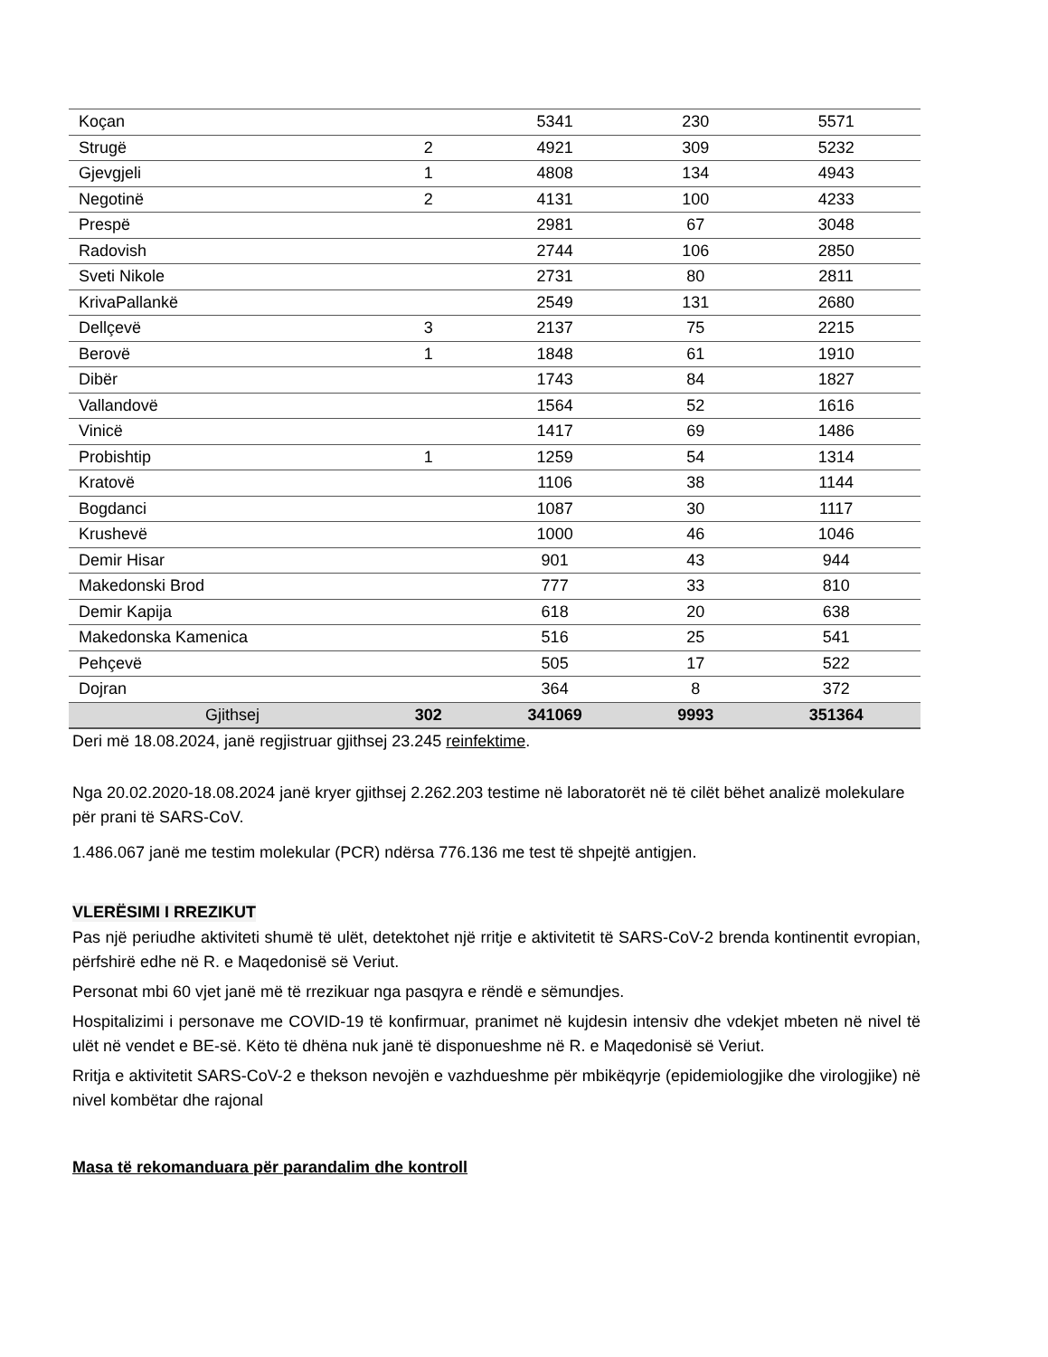| Koçan | | 5341 | 230 | 5571 |
| Strugë | 2 | 4921 | 309 | 5232 |
| Gjevgjeli | 1 | 4808 | 134 | 4943 |
| Negotinë | 2 | 4131 | 100 | 4233 |
| Prespë | | 2981 | 67 | 3048 |
| Radovish | | 2744 | 106 | 2850 |
| Sveti Nikole | | 2731 | 80 | 2811 |
| KrivaPallankë | | 2549 | 131 | 2680 |
| Dellçevë | 3 | 2137 | 75 | 2215 |
| Berovë | 1 | 1848 | 61 | 1910 |
| Dibër | | 1743 | 84 | 1827 |
| Vallandovë | | 1564 | 52 | 1616 |
| Vinicë | | 1417 | 69 | 1486 |
| Probishtip | 1 | 1259 | 54 | 1314 |
| Kratovë | | 1106 | 38 | 1144 |
| Bogdanci | | 1087 | 30 | 1117 |
| Krushevë | | 1000 | 46 | 1046 |
| Demir Hisar | | 901 | 43 | 944 |
| Makedonski Brod | | 777 | 33 | 810 |
| Demir Kapija | | 618 | 20 | 638 |
| Makedonska Kamenica | | 516 | 25 | 541 |
| Pehçevë | | 505 | 17 | 522 |
| Dojran | | 364 | 8 | 372 |
| Gjithsej | 302 | 341069 | 9993 | 351364 |
Deri më 18.08.2024, janë regjistruar gjithsej 23.245 reinfektime.
Nga 20.02.2020-18.08.2024 janë kryer gjithsej 2.262.203 testime në laboratorët në të cilët bëhet analizë molekulare për prani të SARS-CoV.
1.486.067 janë me testim molekular (PCR) ndërsa 776.136 me test të shpejtë antigjen.
VLERËSIMI I RREZIKUT
Pas një periudhe aktiviteti shumë të ulët, detektohet një rritje e aktivitetit të SARS-CoV-2 brenda kontinentit evropian, përfshirë edhe në R. e Maqedonisë së Veriut.
Personat mbi 60 vjet janë më të rrezikuar nga pasqyra e rëndë e sëmundjes.
Hospitalizimi i personave me COVID-19 të konfirmuar, pranimet në kujdesin intensiv dhe vdekjet mbeten në nivel të ulët në vendet e BE-së. Këto të dhëna nuk janë të disponueshme në R. e Maqedonisë së Veriut.
Rritja e aktivitetit SARS-CoV-2 e thekson nevojën e vazhdueshme për mbikëqyrje (epidemiologjike dhe virologjike) në nivel kombëtar dhe rajonal
Masa të rekomanduara për parandalim dhe kontroll